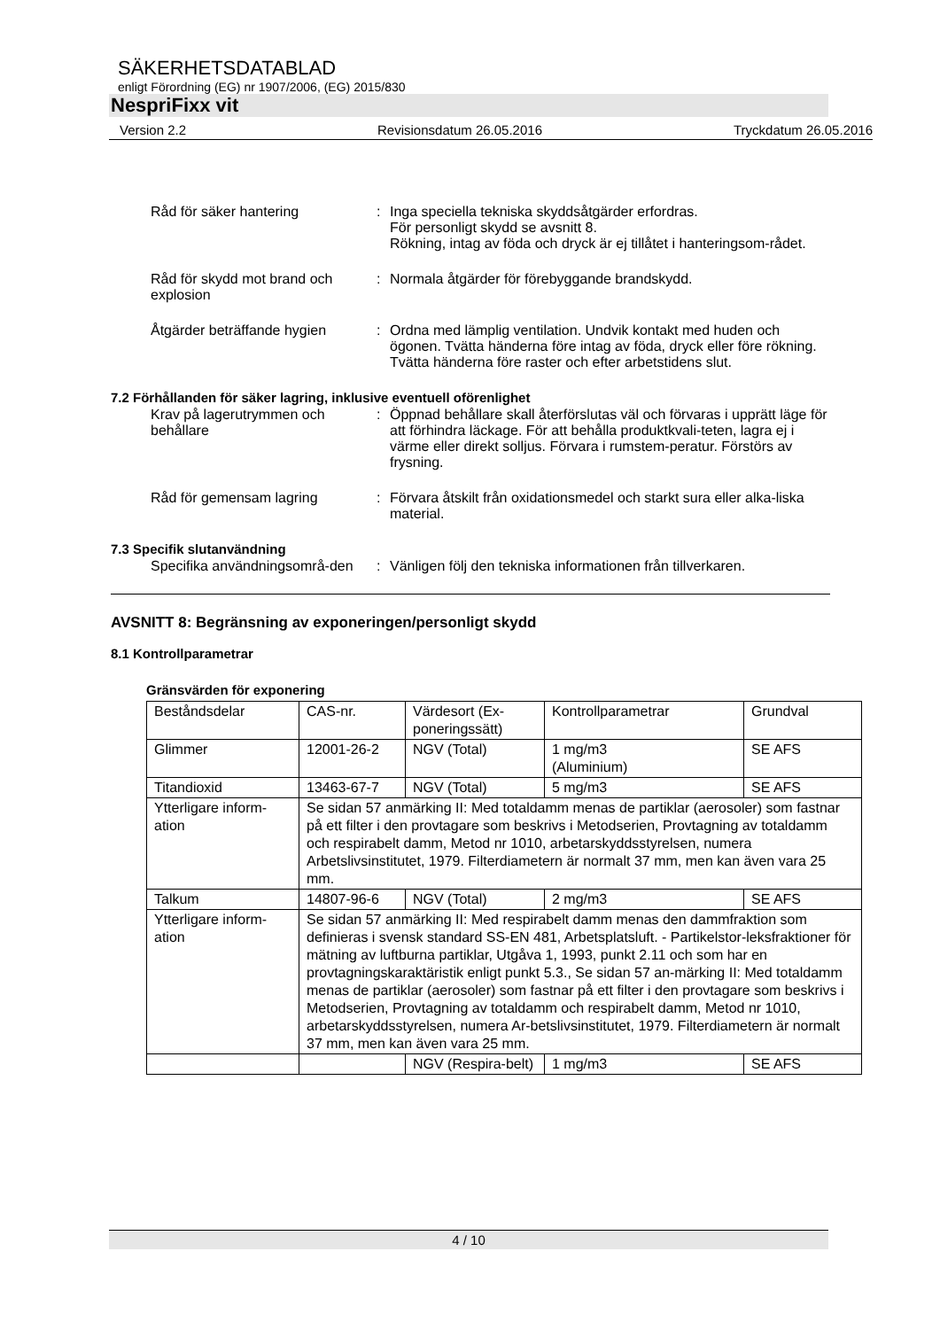SÄKERHETSDATABLAD
enligt Förordning (EG) nr 1907/2006, (EG) 2015/830
NespriFixx vit
Version 2.2 Revisionsdatum 26.05.2016 Tryckdatum 26.05.2016
Råd för säker hantering : Inga speciella tekniska skyddsåtgärder erfordras.
För personligt skydd se avsnitt 8.
Rökning, intag av föda och dryck är ej tillåtet i hanteringsom-rådet.
Råd för skydd mot brand och explosion
: Normala åtgärder för förebyggande brandskydd.
Åtgärder beträffande hygien
: Ordna med lämplig ventilation. Undvik kontakt med huden och ögonen. Tvätta händerna före intag av föda, dryck eller före rökning. Tvätta händerna före raster och efter arbetstidens slut.
7.2 Förhållanden för säker lagring, inklusive eventuell oförenlighet
Krav på lagerutrymmen och behållare
: Öppnad behållare skall återförslutas väl och förvaras i upprätt läge för att förhindra läckage. För att behålla produktkvali-teten, lagra ej i värme eller direkt solljus. Förvara i rumstem-peratur. Förstörs av frysning.
Råd för gemensam lagring : Förvara åtskilt från oxidationsmedel och starkt sura eller alka-liska material.
7.3 Specifik slutanvändning
Specifika användningsområ-den
: Vänligen följ den tekniska informationen från tillverkaren.
AVSNITT 8: Begränsning av exponeringen/personligt skydd
8.1 Kontrollparametrar
Gränsvärden för exponering
| Beståndsdelar | CAS-nr. | Värdesort (Ex-poneringssätt) | Kontrollparametrar | Grundval |
| Glimmer | 12001-26-2 | NGV (Total) | 1 mg/m3 (Aluminium) | SE AFS |
| Titandioxid | 13463-67-7 | NGV (Total) | 5 mg/m3 | SE AFS |
| Ytterligare inform-ation | Se sidan 57 anmärking II: Med totaldamm menas de partiklar (aerosoler) som fastnar på ett filter i den provtagare som beskrivs i Metodserien, Provtagning av totaldamm och respirabelt damm, Metod nr 1010, arbetarskyddsstyrelsen, numera Arbetslivsinstitutet, 1979. Filterdiametern är normalt 37 mm, men kan även vara 25 mm. | | | |
| Talkum | 14807-96-6 | NGV (Total) | 2 mg/m3 | SE AFS |
| Ytterligare inform-ation | Se sidan 57 anmärking II: Med respirabelt damm menas den dammfraktion som definieras i svensk standard SS-EN 481, Arbetsplatsluft. - Partikelstor-leksfraktioner för mätning av luftburna partiklar, Utgåva 1, 1993, punkt 2.11 och som har en provtagningskaraktäristik enligt punkt 5.3., Se sidan 57 an-märking II: Med totaldamm menas de partiklar (aerosoler) som fastnar på ett filter i den provtagare som beskrivs i Metodserien, Provtagning av totaldamm och respirabelt damm, Metod nr 1010, arbetarskyddsstyrelsen, numera Ar-betslivsinstitutet, 1979. Filterdiametern är normalt 37 mm, men kan även vara 25 mm. | | | |
| | | NGV (Respira-belt) | 1 mg/m3 | SE AFS |
4 / 10